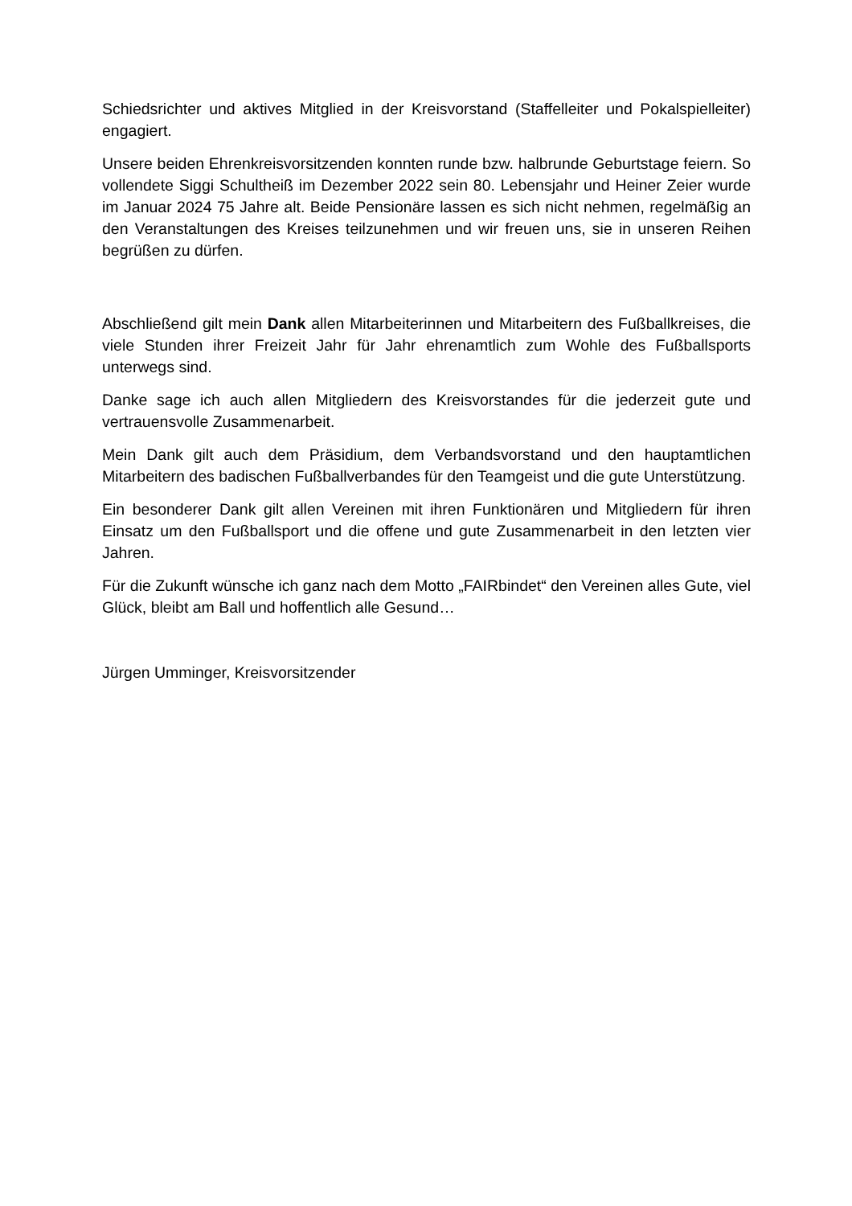Schiedsrichter und aktives Mitglied in der Kreisvorstand (Staffelleiter und Pokalspielleiter) engagiert.
Unsere beiden Ehrenkreisvorsitzenden konnten runde bzw. halbrunde Geburtstage feiern. So vollendete Siggi Schultheiß im Dezember 2022 sein 80. Lebensjahr und Heiner Zeier wurde im Januar 2024 75 Jahre alt. Beide Pensionäre lassen es sich nicht nehmen, regelmäßig an den Veranstaltungen des Kreises teilzunehmen und wir freuen uns, sie in unseren Reihen begrüßen zu dürfen.
Abschließend gilt mein Dank allen Mitarbeiterinnen und Mitarbeitern des Fußballkreises, die viele Stunden ihrer Freizeit Jahr für Jahr ehrenamtlich zum Wohle des Fußballsports unterwegs sind.
Danke sage ich auch allen Mitgliedern des Kreisvorstandes für die jederzeit gute und vertrauensvolle Zusammenarbeit.
Mein Dank gilt auch dem Präsidium, dem Verbandsvorstand und den hauptamtlichen Mitarbeitern des badischen Fußballverbandes für den Teamgeist und die gute Unterstützung.
Ein besonderer Dank gilt allen Vereinen mit ihren Funktionären und Mitgliedern für ihren Einsatz um den Fußballsport und die offene und gute Zusammenarbeit in den letzten vier Jahren.
Für die Zukunft wünsche ich ganz nach dem Motto „FAIRbindet“ den Vereinen alles Gute, viel Glück, bleibt am Ball und hoffentlich alle Gesund…
Jürgen Umminger, Kreisvorsitzender